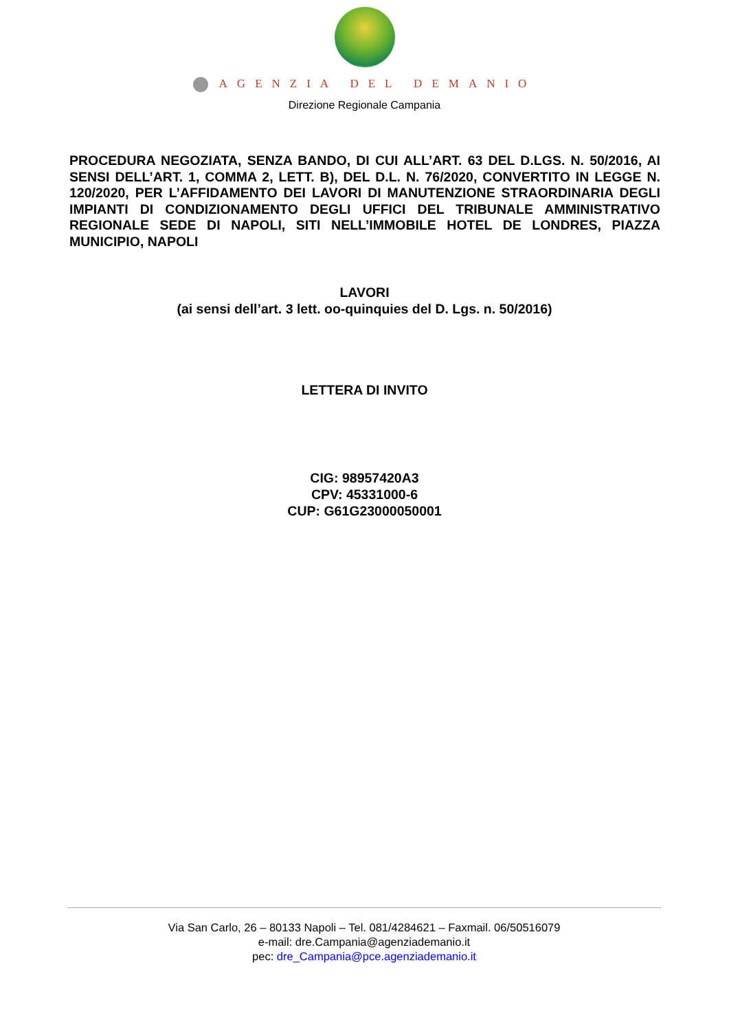AGENZIA DEL DEMANIO
Direzione Regionale Campania
PROCEDURA NEGOZIATA, SENZA BANDO, DI CUI ALL’ART. 63 DEL D.LGS. N. 50/2016, AI SENSI DELL’ART. 1, COMMA 2, LETT. B), DEL D.L. N. 76/2020, CONVERTITO IN LEGGE N. 120/2020, PER L’AFFIDAMENTO DEI LAVORI DI MANUTENZIONE STRAORDINARIA DEGLI IMPIANTI DI CONDIZIONAMENTO DEGLI UFFICI DEL TRIBUNALE AMMINISTRATIVO REGIONALE SEDE DI NAPOLI, SITI NELL’IMMOBILE HOTEL DE LONDRES, PIAZZA MUNICIPIO, NAPOLI
LAVORI
(ai sensi dell’art. 3 lett. oo-quinquies del D. Lgs. n. 50/2016)
LETTERA DI INVITO
CIG: 98957420A3
CPV: 45331000-6
CUP: G61G23000050001
Via San Carlo, 26 – 80133 Napoli – Tel. 081/4284621 – Faxmail. 06/50516079
e-mail: dre.Campania@agenziademanio.it
pec: dre_Campania@pce.agenziademanio.it